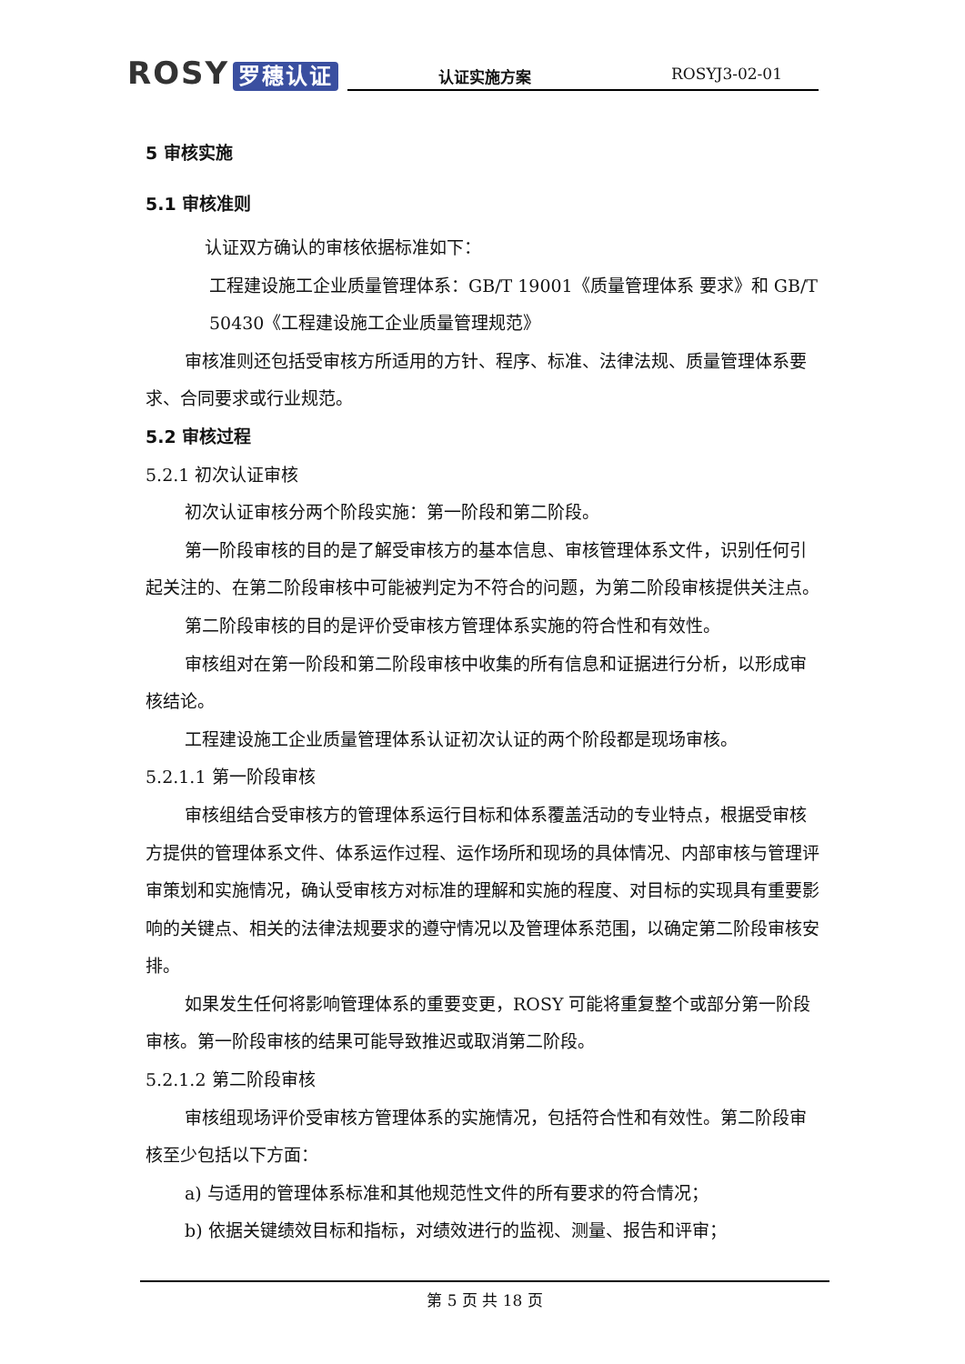ROSY 罗穗认证
认证实施方案 ROSYJ3-02-01
5 审核实施
5.1 审核准则
认证双方确认的审核依据标准如下：
工程建设施工企业质量管理体系：GB/T 19001《质量管理体系 要求》和 GB/T 50430《工程建设施工企业质量管理规范》
审核准则还包括受审核方所适用的方针、程序、标准、法律法规、质量管理体系要求、合同要求或行业规范。
5.2 审核过程
5.2.1 初次认证审核
初次认证审核分两个阶段实施：第一阶段和第二阶段。
第一阶段审核的目的是了解受审核方的基本信息、审核管理体系文件，识别任何引起关注的、在第二阶段审核中可能被判定为不符合的问题，为第二阶段审核提供关注点。
第二阶段审核的目的是评价受审核方管理体系实施的符合性和有效性。
审核组对在第一阶段和第二阶段审核中收集的所有信息和证据进行分析，以形成审核结论。
工程建设施工企业质量管理体系认证初次认证的两个阶段都是现场审核。
5.2.1.1 第一阶段审核
审核组结合受审核方的管理体系运行目标和体系覆盖活动的专业特点，根据受审核方提供的管理体系文件、体系运作过程、运作场所和现场的具体情况、内部审核与管理评审策划和实施情况，确认受审核方对标准的理解和实施的程度、对目标的实现具有重要影响的关键点、相关的法律法规要求的遵守情况以及管理体系范围，以确定第二阶段审核安排。
如果发生任何将影响管理体系的重要变更，ROSY 可能将重复整个或部分第一阶段审核。第一阶段审核的结果可能导致推迟或取消第二阶段。
5.2.1.2 第二阶段审核
审核组现场评价受审核方管理体系的实施情况，包括符合性和有效性。第二阶段审核至少包括以下方面：
a) 与适用的管理体系标准和其他规范性文件的所有要求的符合情况；
b) 依据关键绩效目标和指标，对绩效进行的监视、测量、报告和评审；
第 5 页 共 18 页